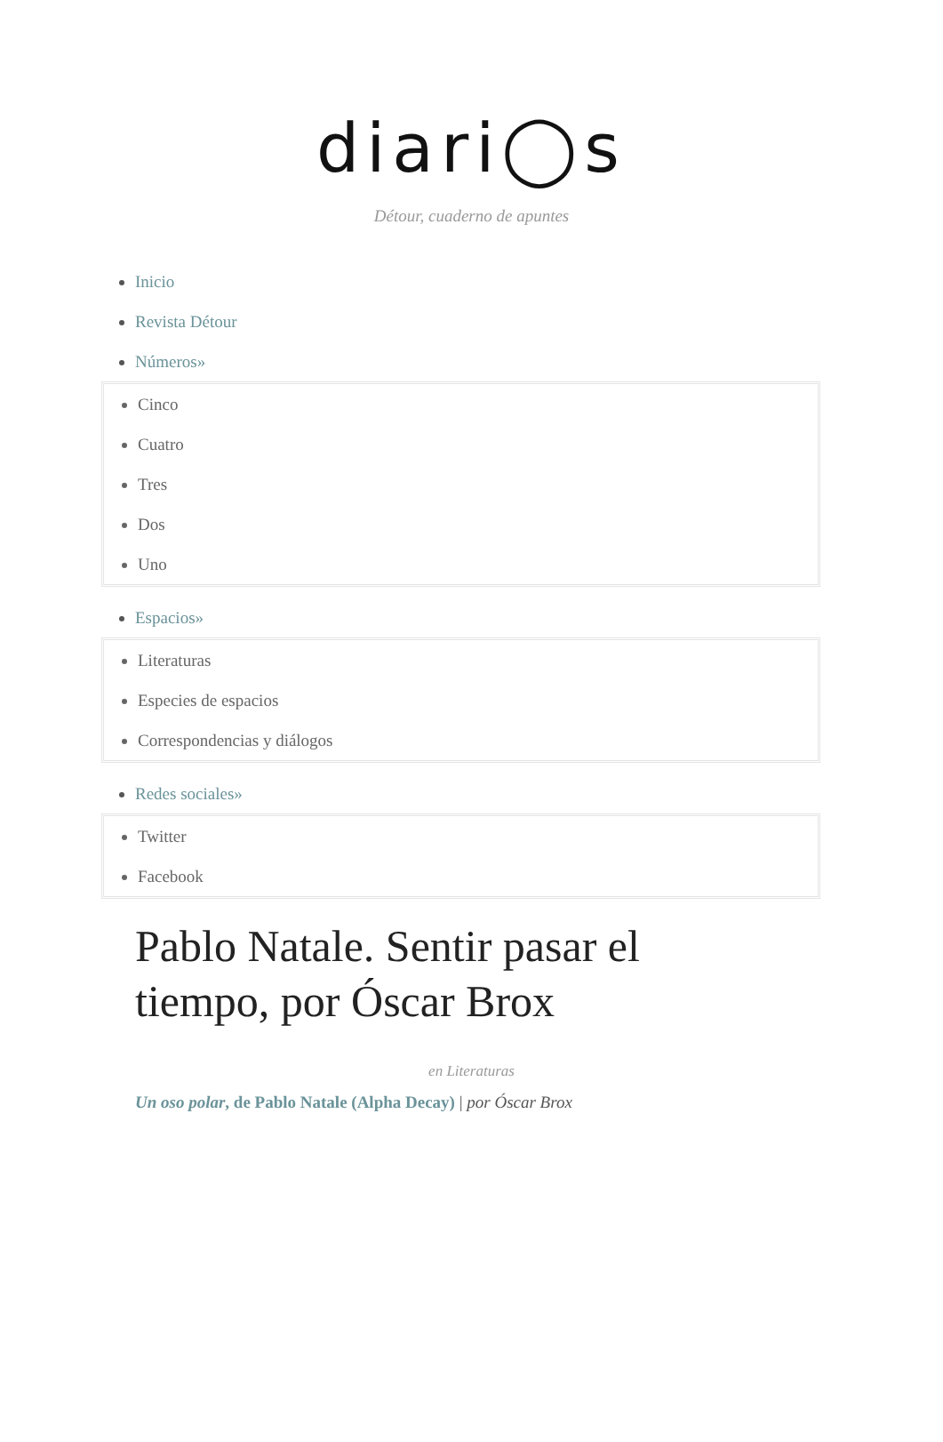diari◯s
Détour, cuaderno de apuntes
Inicio
Revista Détour
Números»
Cinco
Cuatro
Tres
Dos
Uno
Espacios»
Literaturas
Especies de espacios
Correspondencias y diálogos
Redes sociales»
Twitter
Facebook
Pablo Natale. Sentir pasar el tiempo, por Óscar Brox
en Literaturas
Un oso polar, de Pablo Natale (Alpha Decay) | por Óscar Brox